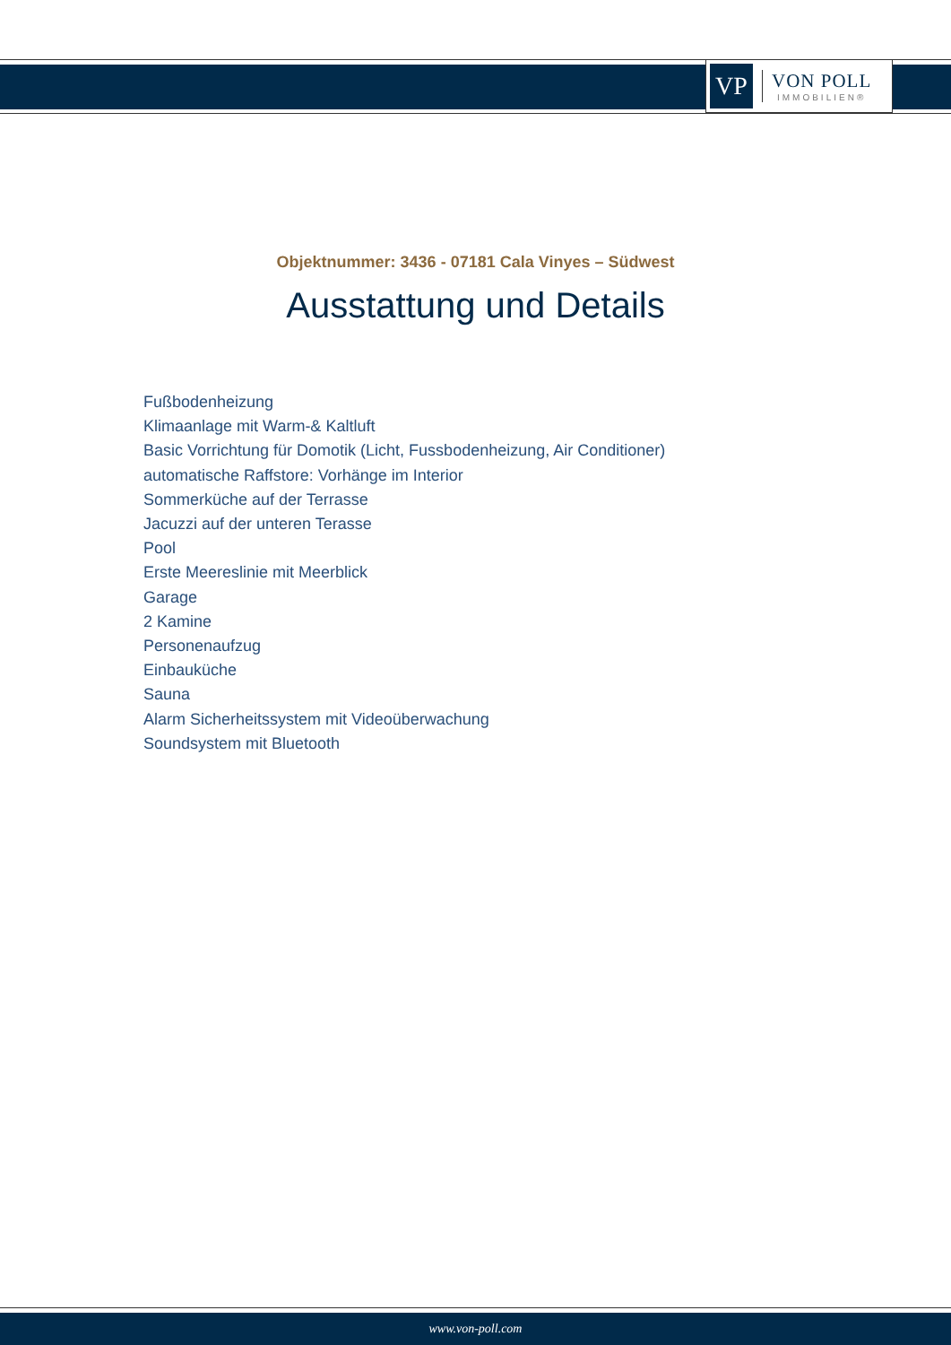VP
VON POLL
IMMOBILIEN®
Objektnummer: 3436 - 07181 Cala Vinyes – Südwest
Ausstattung und Details
Fußbodenheizung
Klimaanlage mit Warm-& Kaltluft
Basic Vorrichtung für Domotik (Licht, Fussbodenheizung, Air Conditioner)
automatische Raffstore: Vorhänge im Interior
Sommerküche auf der Terrasse
Jacuzzi auf der unteren Terasse
Pool
Erste Meereslinie mit Meerblick
Garage
2 Kamine
Personenaufzug
Einbauküche
Sauna
Alarm Sicherheitssystem mit Videoüberwachung
Soundsystem mit Bluetooth
www.von-poll.com